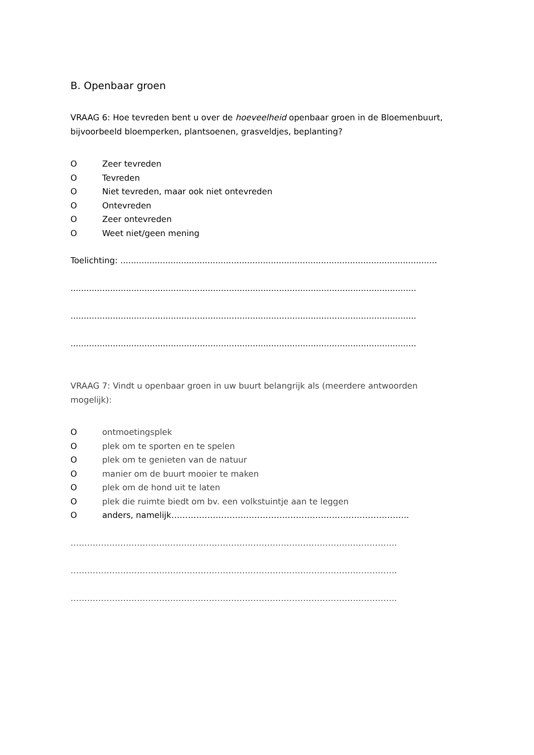B. Openbaar groen
VRAAG 6: Hoe tevreden bent u over de hoeveelheid openbaar groen in de Bloemenbuurt, bijvoorbeeld bloemperken, plantsoenen, grasveldjes, beplanting?
O Zeer tevreden
O Tevreden
O Niet tevreden, maar ook niet ontevreden
O Ontevreden
O Zeer ontevreden
O Weet niet/geen mening
Toelichting: ........................................................................................................................
...................................................................................................................................
...................................................................................................................................
...................................................................................................................................
VRAAG 7: Vindt u openbaar groen in uw buurt belangrijk als (meerdere antwoorden mogelijk):
Oontmoetingsplek
Oplek om te sporten en te spelen
Oplek om te genieten van de natuur
Omanier om de buurt mooier te maken
Oplek om de hond uit te laten
Oplek die ruimte biedt om bv. een volkstuintje aan te leggen
Oanders, namelijk…………………………………………………………………………..
……………………………………………………………………………………………………….
……………………………………………………………………………………………………….
……………………………………………………………………………………………………….